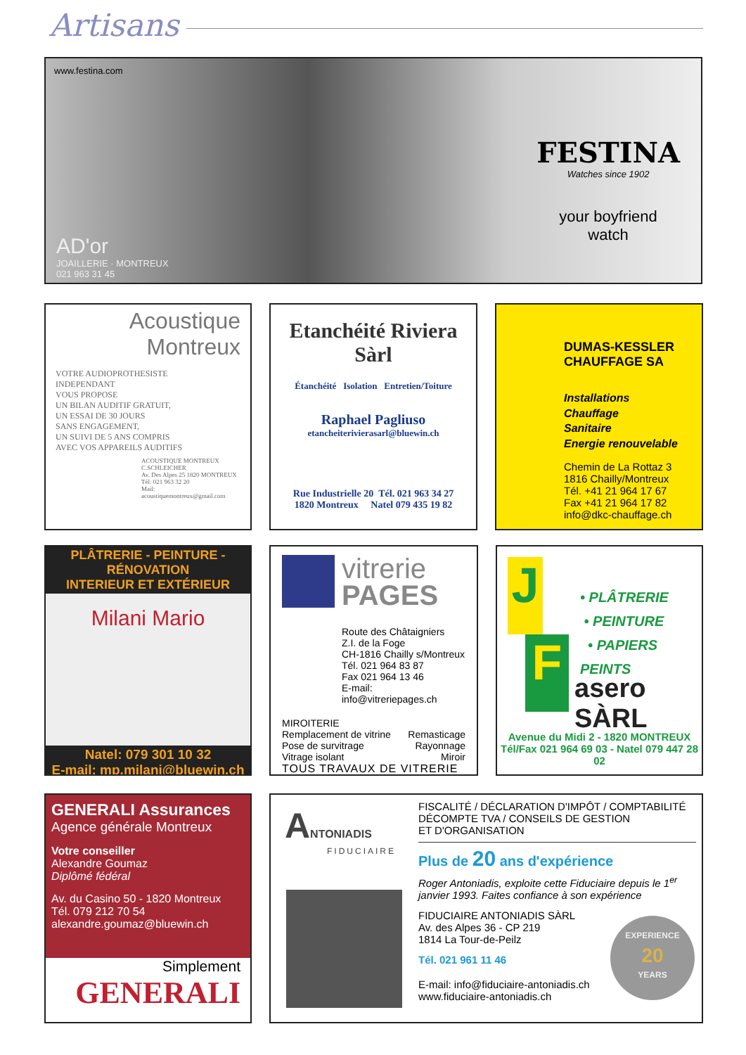Artisans
www.festina.com
FESTINA
Watches since 1902
your boyfriend
watch
AD'or
JOAILLERIE · MONTREUX
021 963 31 45
Acoustique
Montreux
VOTRE AUDIOPROTHESISTE
INDEPENDANT
VOUS PROPOSE
UN BILAN AUDITIF GRATUIT,
UN ESSAI DE 30 JOURS
SANS ENGAGEMENT,
UN SUIVI DE 5 ANS COMPRIS
AVEC VOS APPAREILS AUDITIFS
ACOUSTIQUE MONTREUX
C.SCHLEICHER
Av. Des Alpes 25 1820 MONTREUX
Tél: 021 963 32 20
Mail: acoustiquemontreux@gmail.com
Etanchéité Riviera Sàrl
Étanchéité Isolation Entretien/Toiture
Raphael Pagliuso
etancheiterivierasarl@bluewin.ch
Rue Industrielle 20 Tél. 021 963 34 27
1820 Montreux Natel 079 435 19 82
DUMAS-KESSLER
CHAUFFAGE SA
Installations
Chauffage
Sanitaire
Energie renouvelable
Chemin de La Rottaz 3
1816 Chailly/Montreux
Tél. +41 21 964 17 67
Fax +41 21 964 17 82
info@dkc-chauffage.ch
PLÂTRERIE - PEINTURE - RÉNOVATION
INTERIEUR ET EXTÉRIEUR
Milani Mario
Natel: 079 301 10 32
E-mail: mp.milani@bluewin.ch
vitrerie
PAGES
Route des Châtaigniers
Z.I. de la Foge
CH-1816 Chailly s/Montreux
Tél. 021 964 83 87
Fax 021 964 13 46
E-mail: info@vitreriepages.ch
MIROITERIE
Remplacement de vitrine Remasticage
Pose de survitrage Rayonnage
Vitrage isolant Miroir
TOUS TRAVAUX DE VITRERIE
J
F
• PLÂTRERIE
• PEINTURE
• PAPIERS PEINTS
asero SÀRL
Avenue du Midi 2 - 1820 MONTREUX
Tél/Fax 021 964 69 03 - Natel 079 447 28 02
GENERALI Assurances
Agence générale Montreux
Votre conseiller
Alexandre Goumaz
Diplômé fédéral
Av. du Casino 50 - 1820 Montreux
Tél. 079 212 70 54
alexandre.goumaz@bluewin.ch
Simplement
GENERALI
ANTONIADIS
FIDUCIAIRE
FISCALITÉ / DÉCLARATION D'IMPÔT / COMPTABILITÉ
DÉCOMPTE TVA / CONSEILS DE GESTION
ET D'ORGANISATION
Plus de 20 ans d'expérience
Roger Antoniadis, exploite cette Fiduciaire depuis le 1<sup>er</sup> janvier 1993. Faites confiance à son expérience
FIDUCIAIRE ANTONIADIS SÀRL
Av. des Alpes 36 - CP 219
1814 La Tour-de-Peilz
Tél. 021 961 11 46
E-mail: info@fiduciaire-antoniadis.ch
www.fiduciaire-antoniadis.ch
EXPERIENCE
20
YEARS